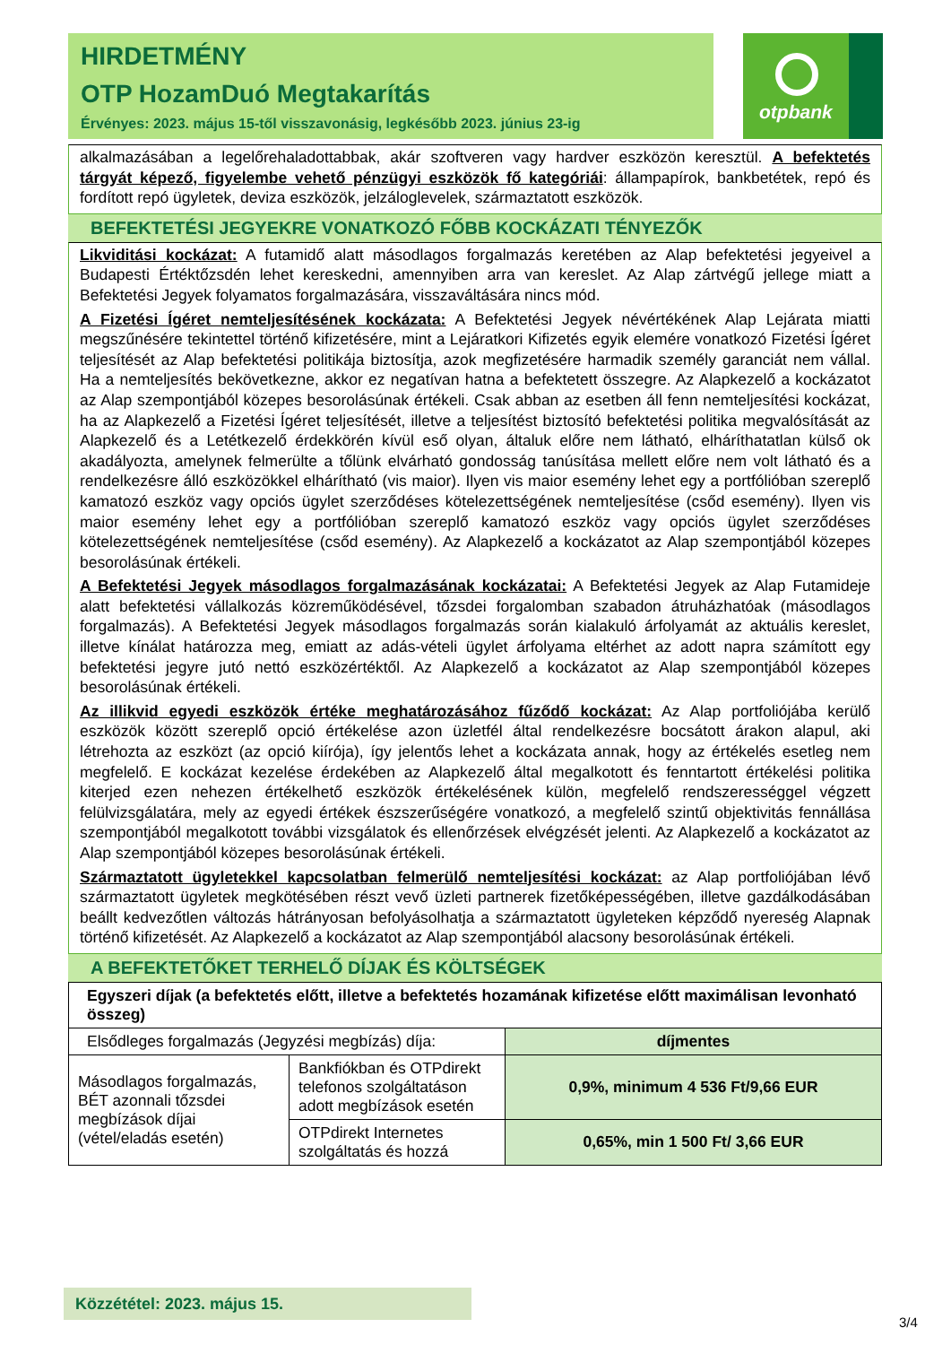HIRDETMÉNY
OTP HozamDuó Megtakarítás
Érvényes: 2023. május 15-től visszavonásig, legkésőbb 2023. június 23-ig
otpbank
alkalmazásában a legelőrehaladottabbak, akár szoftveren vagy hardver eszközön keresztül. A befektetés tárgyát képező, figyelembe vehető pénzügyi eszközök fő kategóriái: állampapírok, bankbetétek, repó és fordított repó ügyletek, deviza eszközök, jelzáloglevelek, származtatott eszközök.
BEFEKTETÉSI JEGYEKRE VONATKOZÓ FŐBB KOCKÁZATI TÉNYEZŐK
Likviditási kockázat: A futamidő alatt másodlagos forgalmazás keretében az Alap befektetési jegyeivel a Budapesti Értéktőzsdén lehet kereskedni, amennyiben arra van kereslet. Az Alap zártvégű jellege miatt a Befektetési Jegyek folyamatos forgalmazására, visszaváltására nincs mód.
A Fizetési Ígéret nemteljesítésének kockázata: A Befektetési Jegyek névértékének Alap Lejárata miatti megszűnésére tekintettel történő kifizetésére, mint a Lejáratkori Kifizetés egyik elemére vonatkozó Fizetési Ígéret teljesítését az Alap befektetési politikája biztosítja, azok megfizetésére harmadik személy garanciát nem vállal. Ha a nemteljesítés bekövetkezne, akkor ez negatívan hatna a befektetett összegre. Az Alapkezelő a kockázatot az Alap szempontjából közepes besorolásúnak értékeli. Csak abban az esetben áll fenn nemteljesítési kockázat, ha az Alapkezelő a Fizetési Ígéret teljesítését, illetve a teljesítést biztosító befektetési politika megvalósítását az Alapkezelő és a Letétkezelő érdekkörén kívül eső olyan, általuk előre nem látható, elháríthatatlan külső ok akadályozta, amelynek felmerülte a tőlünk elvárható gondosság tanúsítása mellett előre nem volt látható és a rendelkezésre álló eszközökkel elhárítható (vis maior). Ilyen vis maior esemény lehet egy a portfólióban szereplő kamatozó eszköz vagy opciós ügylet szerződéses kötelezettségének nemteljesítése (csőd esemény). Ilyen vis maior esemény lehet egy a portfólióban szereplő kamatozó eszköz vagy opciós ügylet szerződéses kötelezettségének nemteljesítése (csőd esemény). Az Alapkezelő a kockázatot az Alap szempontjából közepes besorolásúnak értékeli.
A Befektetési Jegyek másodlagos forgalmazásának kockázatai: A Befektetési Jegyek az Alap Futamideje alatt befektetési vállalkozás közreműködésével, tőzsdei forgalomban szabadon átruházhatóak (másodlagos forgalmazás). A Befektetési Jegyek másodlagos forgalmazás során kialakuló árfolyamát az aktuális kereslet, illetve kínálat határozza meg, emiatt az adás-vételi ügylet árfolyama eltérhet az adott napra számított egy befektetési jegyre jutó nettó eszközértéktől. Az Alapkezelő a kockázatot az Alap szempontjából közepes besorolásúnak értékeli.
Az illikvid egyedi eszközök értéke meghatározásához fűződő kockázat: Az Alap portfoliójába kerülő eszközök között szereplő opció értékelése azon üzletfél által rendelkezésre bocsátott árakon alapul, aki létrehozta az eszközt (az opció kiírója), így jelentős lehet a kockázata annak, hogy az értékelés esetleg nem megfelelő. E kockázat kezelése érdekében az Alapkezelő által megalkotott és fenntartott értékelési politika kiterjed ezen nehezen értékelhető eszközök értékelésének külön, megfelelő rendszerességgel végzett felülvizsgálatára, mely az egyedi értékek észszerűségére vonatkozó, a megfelelő szintű objektivitás fennállása szempontjából megalkotott további vizsgálatok és ellenőrzések elvégzését jelenti. Az Alapkezelő a kockázatot az Alap szempontjából közepes besorolásúnak értékeli.
Származtatott ügyletekkel kapcsolatban felmerülő nemteljesítési kockázat: az Alap portfoliójában lévő származtatott ügyletek megkötésében részt vevő üzleti partnerek fizetőképességében, illetve gazdálkodásában beállt kedvezőtlen változás hátrányosan befolyásolhatja a származtatott ügyleteken képződő nyereség Alapnak történő kifizetését. Az Alapkezelő a kockázatot az Alap szempontjából alacsony besorolásúnak értékeli.
A BEFEKTETŐKET TERHELŐ DÍJAK ÉS KÖLTSÉGEK
| Egyszeri díjak (a befektetés előtt, illetve a befektetés hozamának kifizetése előtt maximálisan levonható összeg) | | |
| Elsődleges forgalmazás (Jegyzési megbízás) díja: | | díjmentes |
| Másodlagos forgalmazás, BÉT azonnali tőzsdei megbízások díjai (vétel/eladás esetén) | Bankfiókban és OTPdirekt telefonos szolgáltatáson adott megbízások esetén | 0,9%, minimum 4 536 Ft/9,66 EUR |
| | OTPdirekt Internetes szolgáltatás és hozzá | 0,65%, min 1 500 Ft/ 3,66 EUR |
Közzététel: 2023. május 15.
3/4